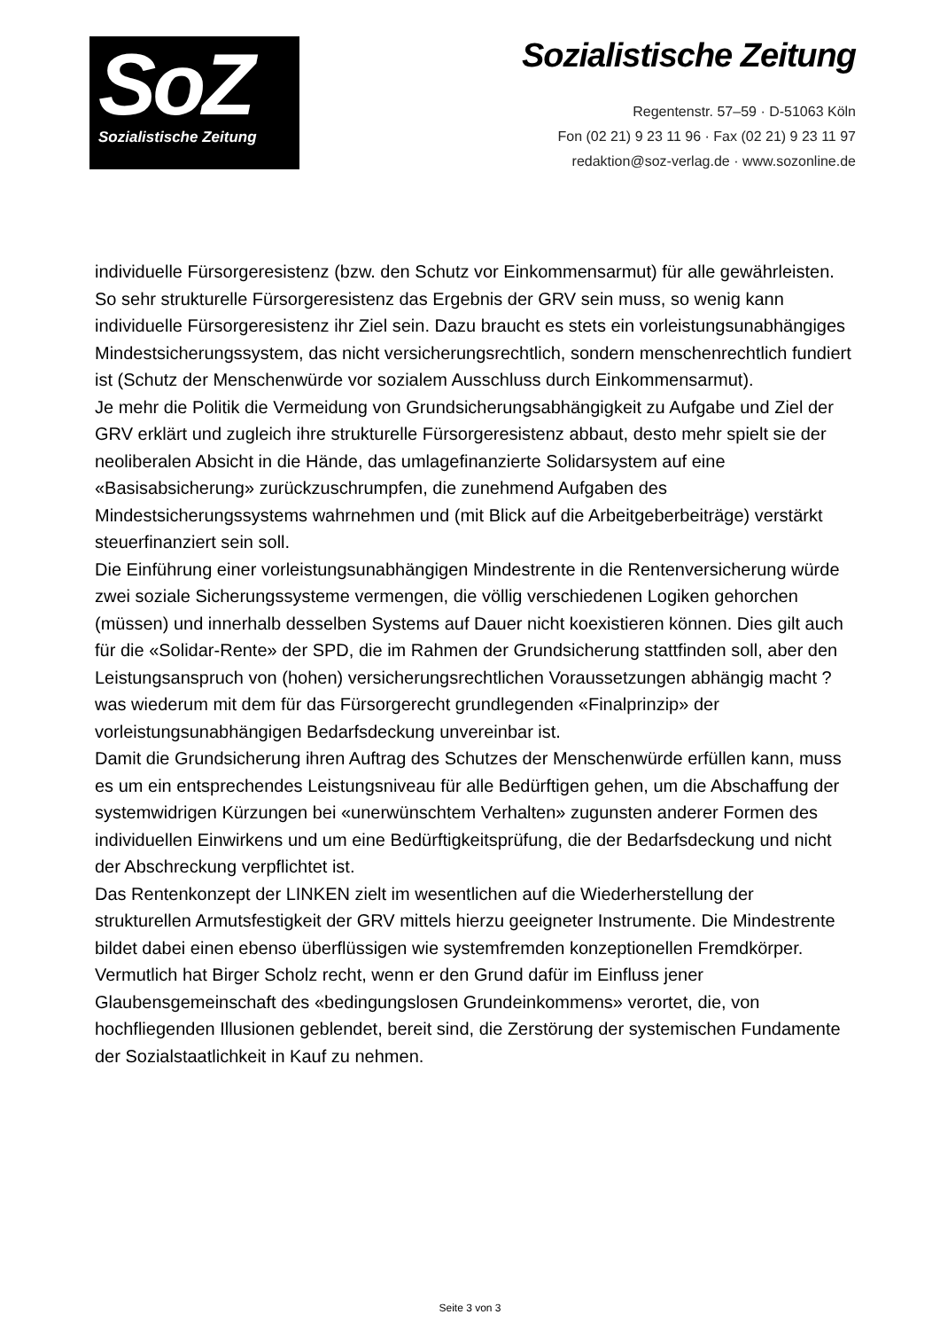SoZ
Sozialistische Zeitung
Sozialistische Zeitung
Regentenstr. 57–59 · D-51063 Köln
Fon (02 21) 9 23 11 96 · Fax (02 21) 9 23 11 97
redaktion@soz-verlag.de · www.sozonline.de
individuelle Fürsorgeresistenz (bzw. den Schutz vor Einkommensarmut) für alle gewährleisten. So sehr strukturelle Fürsorgeresistenz das Ergebnis der GRV sein muss, so wenig kann individuelle Fürsorgeresistenz ihr Ziel sein. Dazu braucht es stets ein vorleistungsunabhängiges Mindestsicherungssystem, das nicht versicherungsrechtlich, sondern menschenrechtlich fundiert ist (Schutz der Menschenwürde vor sozialem Ausschluss durch Einkommensarmut).
Je mehr die Politik die Vermeidung von Grundsicherungsabhängigkeit zu Aufgabe und Ziel der GRV erklärt und zugleich ihre strukturelle Fürsorgeresistenz abbaut, desto mehr spielt sie der neoliberalen Absicht in die Hände, das umlagefinanzierte Solidarsystem auf eine «Basisabsicherung» zurückzuschrumpfen, die zunehmend Aufgaben des Mindestsicherungssystems wahrnehmen und (mit Blick auf die Arbeitgeberbeiträge) verstärkt steuerfinanziert sein soll.
Die Einführung einer vorleistungsunabhängigen Mindestrente in die Rentenversicherung würde zwei soziale Sicherungssysteme vermengen, die völlig verschiedenen Logiken gehorchen (müssen) und innerhalb desselben Systems auf Dauer nicht koexistieren können. Dies gilt auch für die «Solidar-Rente» der SPD, die im Rahmen der Grundsicherung stattfinden soll, aber den Leistungsanspruch von (hohen) versicherungsrechtlichen Voraussetzungen abhängig macht ? was wiederum mit dem für das Fürsorgerecht grundlegenden «Finalprinzip» der vorleistungsunabhängigen Bedarfsdeckung unvereinbar ist.
Damit die Grundsicherung ihren Auftrag des Schutzes der Menschenwürde erfüllen kann, muss es um ein entsprechendes Leistungsniveau für alle Bedürftigen gehen, um die Abschaffung der systemwidrigen Kürzungen bei «unerwünschtem Verhalten» zugunsten anderer Formen des individuellen Einwirkens und um eine Bedürftigkeitsprüfung, die der Bedarfsdeckung und nicht der Abschreckung verpflichtet ist.
Das Rentenkonzept der LINKEN zielt im wesentlichen auf die Wiederherstellung der strukturellen Armutsfestigkeit der GRV mittels hierzu geeigneter Instrumente. Die Mindestrente bildet dabei einen ebenso überflüssigen wie systemfremden konzeptionellen Fremdkörper.
Vermutlich hat Birger Scholz recht, wenn er den Grund dafür im Einfluss jener Glaubensgemeinschaft des «bedingungslosen Grundeinkommens» verortet, die, von hochfliegenden Illusionen geblendet, bereit sind, die Zerstörung der systemischen Fundamente der Sozialstaatlichkeit in Kauf zu nehmen.
Seite 3 von 3